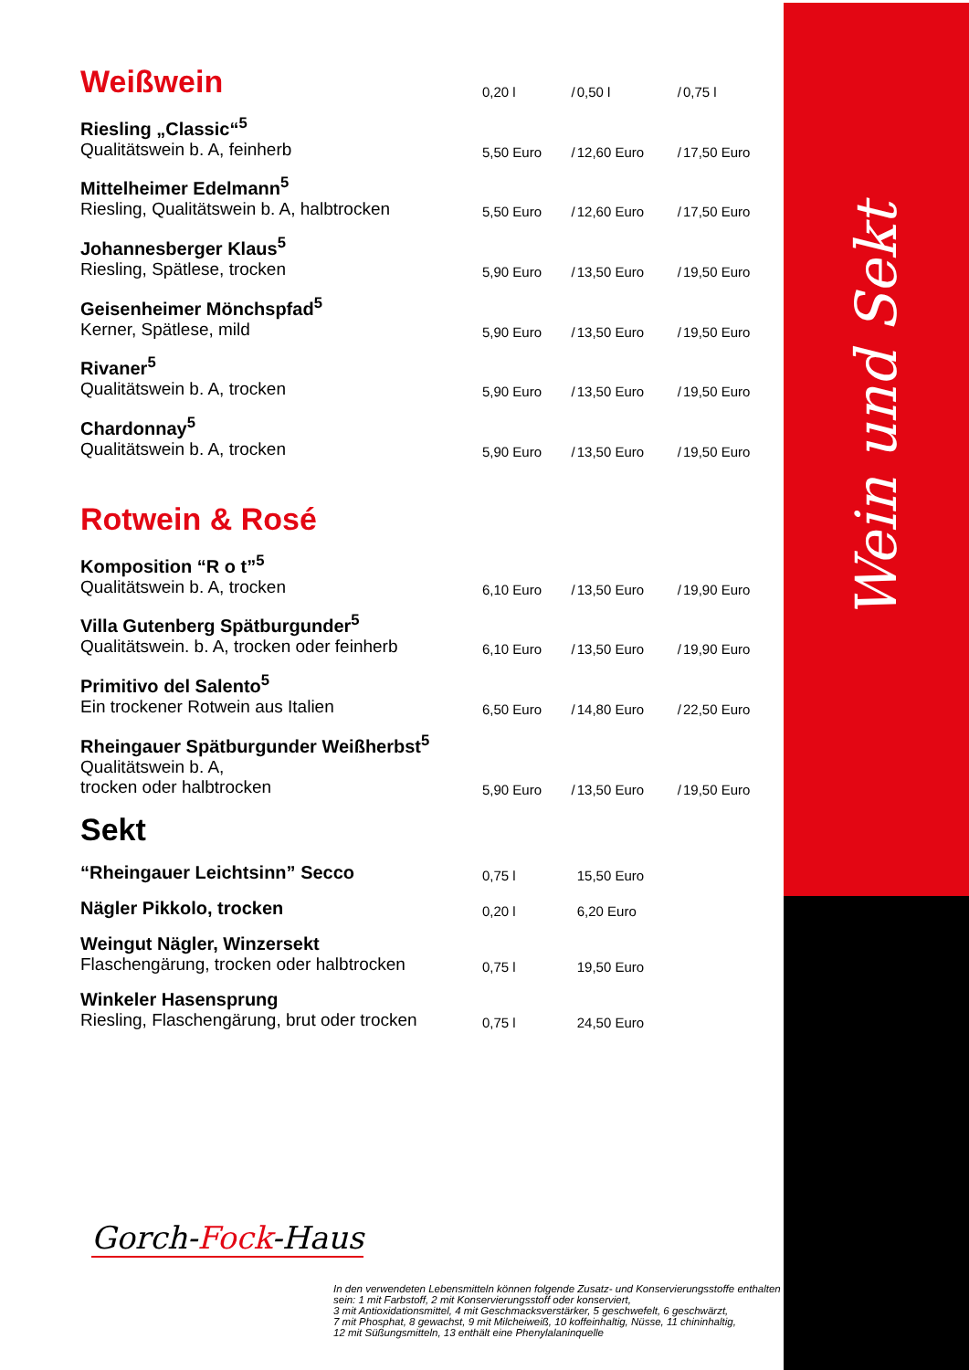Wein und Sekt
| Weißwein | 0,20 l | / | 0,50 l | / | 0,75 l |
| Riesling „Classic“<sup>5</sup> Qualitätswein b. A, feinherb | 5,50 Euro | / | 12,60 Euro | / | 17,50 Euro |
| Mittelheimer Edelmann<sup>5</sup> Riesling, Qualitätswein b. A, halbtrocken | 5,50 Euro | / | 12,60 Euro | / | 17,50 Euro |
| Johannesberger Klaus<sup>5</sup> Riesling, Spätlese, trocken | 5,90 Euro | / | 13,50 Euro | / | 19,50 Euro |
| Geisenheimer Mönchspfad<sup>5</sup> Kerner, Spätlese, mild | 5,90 Euro | / | 13,50 Euro | / | 19,50 Euro |
| Rivaner<sup>5</sup> Qualitätswein b. A, trocken | 5,90 Euro | / | 13,50 Euro | / | 19,50 Euro |
| Chardonnay<sup>5</sup> Qualitätswein b. A, trocken | 5,90 Euro | / | 13,50 Euro | / | 19,50 Euro |
| Rotwein & Rosé | | | | | |
| Komposition “R o t”<sup>5</sup> Qualitätswein b. A, trocken | 6,10 Euro | / | 13,50 Euro | / | 19,90 Euro |
| Villa Gutenberg Spätburgunder<sup>5</sup> Qualitätswein. b. A, trocken oder feinherb | 6,10 Euro | / | 13,50 Euro | / | 19,90 Euro |
| Primitivo del Salento<sup>5</sup> Ein trockener Rotwein aus Italien | 6,50 Euro | / | 14,80 Euro | / | 22,50 Euro |
| Rheingauer Spätburgunder Weißherbst<sup>5</sup> Qualitätswein b. A, trocken oder halbtrocken | 5,90 Euro | / | 13,50 Euro | / | 19,50 Euro |
| Sekt | | | | | |
| “Rheingauer Leichtsinn” Secco | 0,75 l | | 15,50 Euro | | |
| Nägler Pikkolo, trocken | 0,20 l | | 6,20 Euro | | |
| Weingut Nägler, Winzersekt Flaschengärung, trocken oder halbtrocken | 0,75 l | | 19,50 Euro | | |
| Winkeler Hasensprung Riesling, Flaschengärung, brut oder trocken | 0,75 l | | 24,50 Euro | | |
Gorch-Fock-Haus
In den verwendeten Lebensmitteln können folgende Zusatz- und Konservierungsstoffe enthalten sein: 1 mit Farbstoff, 2 mit Konservierungsstoff oder konserviert,
3 mit Antioxidationsmittel, 4 mit Geschmacksverstärker, 5 geschwefelt, 6 geschwärzt,
7 mit Phosphat, 8 gewachst, 9 mit Milcheiweiß, 10 koffeinhaltig, Nüsse, 11 chininhaltig,
12 mit Süßungsmitteln, 13 enthält eine Phenylalaninquelle